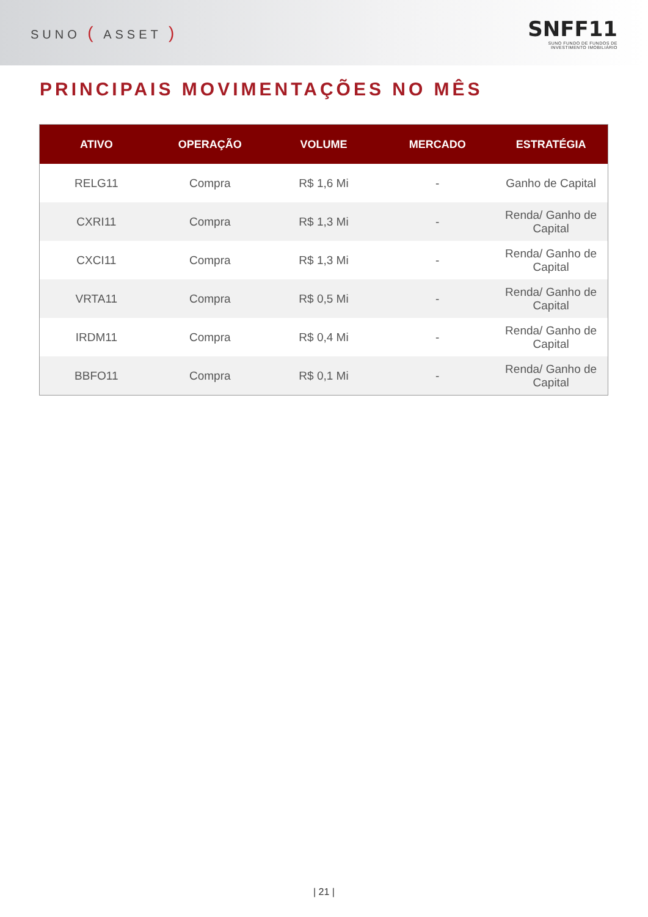SUNO ( ASSET )
SNFF11
SUNO FUNDO DE FUNDOS DE
INVESTIMENTO IMOBILIÁRIO
PRINCIPAIS MOVIMENTAÇÕES NO MÊS
| ATIVO | OPERAÇÃO | VOLUME | MERCADO | ESTRATÉGIA |
| --- | --- | --- | --- | --- |
| RELG11 | Compra | R$ 1,6 Mi | - | Ganho de Capital |
| CXRI11 | Compra | R$ 1,3 Mi | - | Renda/ Ganho de Capital |
| CXCI11 | Compra | R$ 1,3 Mi | - | Renda/ Ganho de Capital |
| VRTA11 | Compra | R$ 0,5 Mi | - | Renda/ Ganho de Capital |
| IRDM11 | Compra | R$ 0,4 Mi | - | Renda/ Ganho de Capital |
| BBFO11 | Compra | R$ 0,1 Mi | - | Renda/ Ganho de Capital |
| 21 |